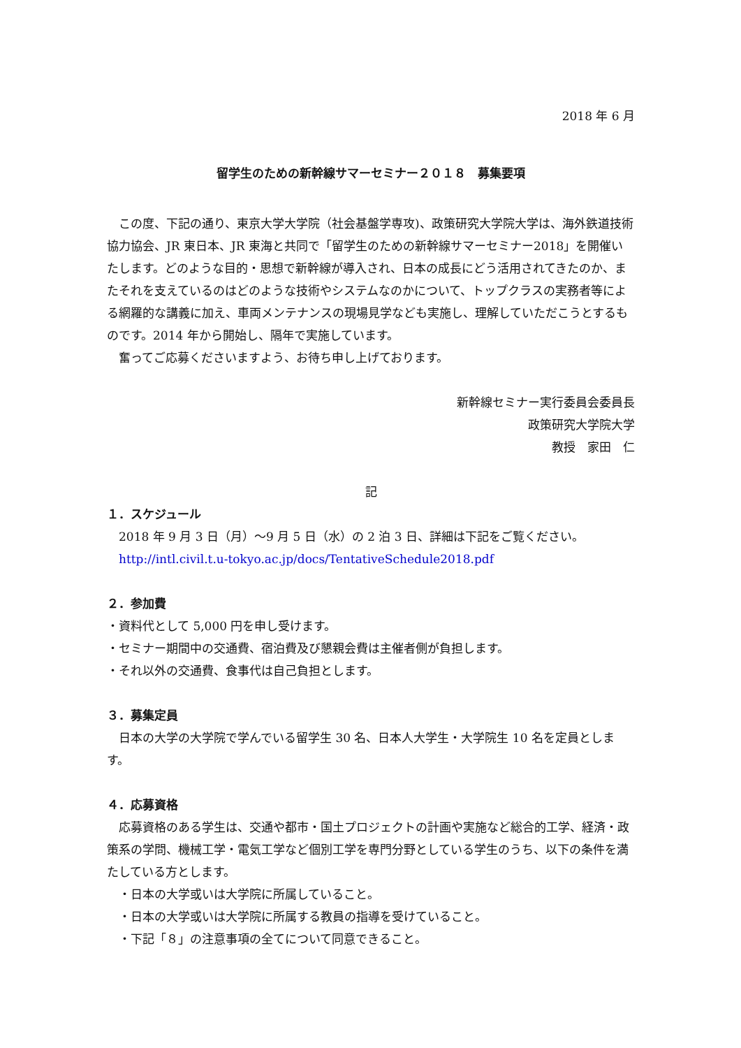2018 年 6 月
留学生のための新幹線サマーセミナー２０１８　募集要項
この度、下記の通り、東京大学大学院（社会基盤学専攻)、政策研究大学院大学は、海外鉄道技術協力協会、JR 東日本、JR 東海と共同で「留学生のための新幹線サマーセミナー2018」を開催いたします。どのような目的・思想で新幹線が導入され、日本の成長にどう活用されてきたのか、またそれを支えているのはどのような技術やシステムなのかについて、トップクラスの実務者等による網羅的な講義に加え、車両メンテナンスの現場見学なども実施し、理解していただこうとするものです。2014 年から開始し、隔年で実施しています。
奮ってご応募くださいますよう、お待ち申し上げております。
新幹線セミナー実行委員会委員長
政策研究大学院大学
教授　家田　仁
記
１．スケジュール
2018 年 9 月 3 日（月）～9 月 5 日（水）の 2 泊 3 日、詳細は下記をご覧ください。
http://intl.civil.t.u-tokyo.ac.jp/docs/TentativeSchedule2018.pdf
２．参加費
・資料代として 5,000 円を申し受けます。
・セミナー期間中の交通費、宿泊費及び懇親会費は主催者側が負担します。
・それ以外の交通費、食事代は自己負担とします。
３．募集定員
日本の大学の大学院で学んでいる留学生 30 名、日本人大学生・大学院生 10 名を定員とします。
４．応募資格
応募資格のある学生は、交通や都市・国土プロジェクトの計画や実施など総合的工学、経済・政策系の学問、機械工学・電気工学など個別工学を専門分野としている学生のうち、以下の条件を満たしている方とします。
・日本の大学或いは大学院に所属していること。
・日本の大学或いは大学院に所属する教員の指導を受けていること。
・下記「８」の注意事項の全てについて同意できること。